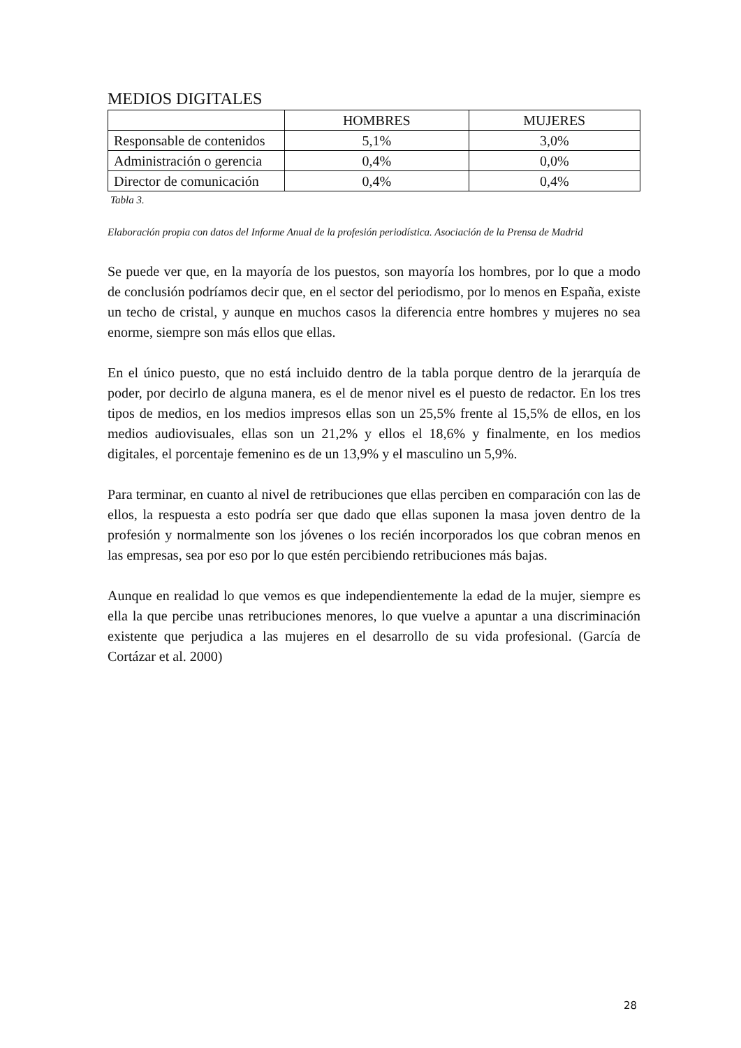MEDIOS DIGITALES
| | HOMBRES | MUJERES |
| --- | --- | --- |
| Responsable de contenidos | 5,1% | 3,0% |
| Administración o gerencia | 0,4% | 0,0% |
| Director de comunicación | 0,4% | 0,4% |
Tabla 3.
Elaboración propia con datos del Informe Anual de la profesión periodística. Asociación de la Prensa de Madrid
Se puede ver que, en la mayoría de los puestos, son mayoría los hombres, por lo que a modo de conclusión podríamos decir que, en el sector del periodismo, por lo menos en España, existe un techo de cristal, y aunque en muchos casos la diferencia entre hombres y mujeres no sea enorme, siempre son más ellos que ellas.
En el único puesto, que no está incluido dentro de la tabla porque dentro de la jerarquía de poder, por decirlo de alguna manera, es el de menor nivel es el puesto de redactor. En los tres tipos de medios, en los medios impresos ellas son un 25,5% frente al 15,5% de ellos, en los medios audiovisuales, ellas son un 21,2% y ellos el 18,6% y finalmente, en los medios digitales, el porcentaje femenino es de un 13,9% y el masculino un 5,9%.
Para terminar, en cuanto al nivel de retribuciones que ellas perciben en comparación con las de ellos, la respuesta a esto podría ser que dado que ellas suponen la masa joven dentro de la profesión y normalmente son los jóvenes o los recién incorporados los que cobran menos en las empresas, sea por eso por lo que estén percibiendo retribuciones más bajas.
Aunque en realidad lo que vemos es que independientemente la edad de la mujer, siempre es ella la que percibe unas retribuciones menores, lo que vuelve a apuntar a una discriminación existente que perjudica a las mujeres en el desarrollo de su vida profesional. (García de Cortázar et al. 2000)
28